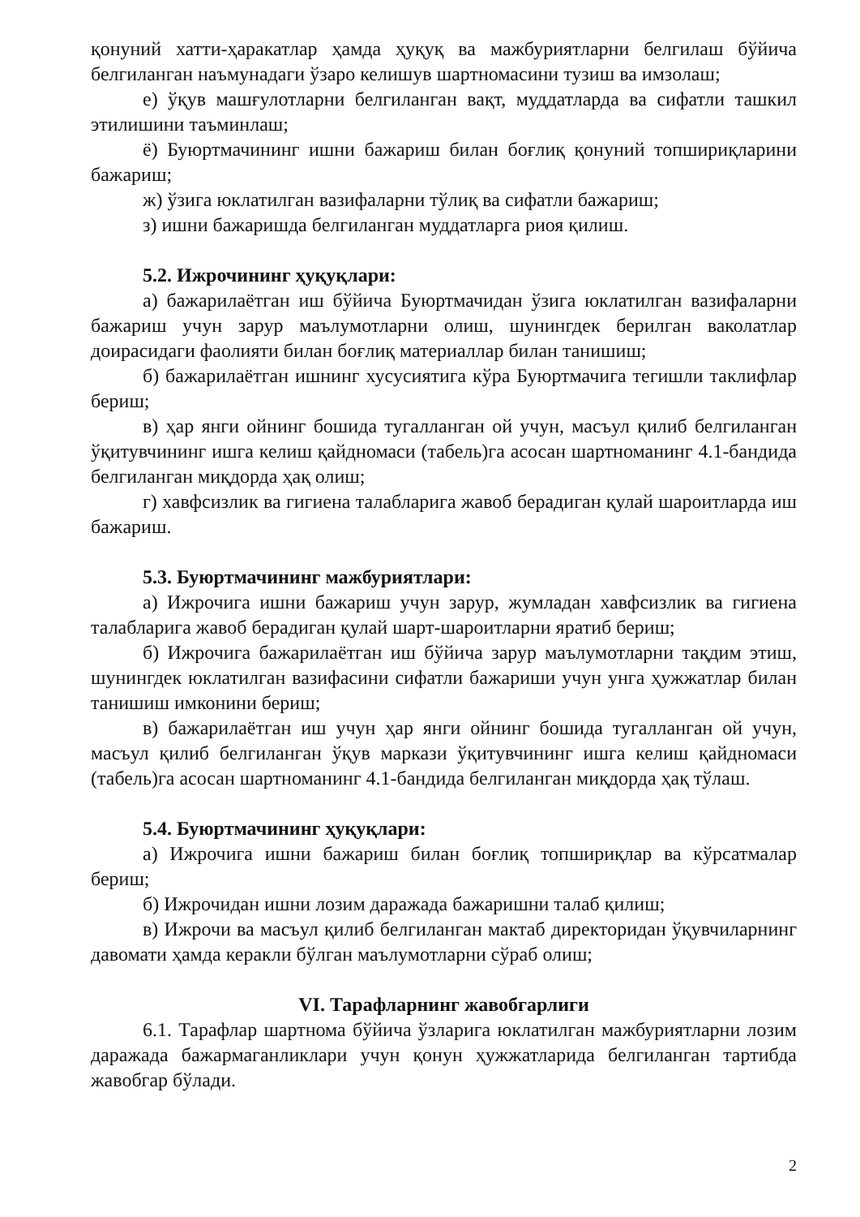қонуний хатти-ҳаракатлар ҳамда ҳуқуқ ва мажбуриятларни белгилаш бўйича белгиланган наъмунадаги ўзаро келишув шартномасини тузиш ва имзолаш;
е) ўқув машғулотларни белгиланган вақт, муддатларда ва сифатли ташкил этилишини таъминлаш;
ё) Буюртмачининг ишни бажариш билан боғлиқ қонуний топшириқларини бажариш;
ж) ўзига юклатилган вазифаларни тўлиқ ва сифатли бажариш;
з) ишни бажаришда белгиланган муддатларга риоя қилиш.
5.2. Ижрочининг ҳуқуқлари:
а) бажарилаётган иш бўйича Буюртмачидан ўзига юклатилган вазифаларни бажариш учун зарур маълумотларни олиш, шунингдек берилган ваколатлар доирасидаги фаолияти билан боғлиқ материаллар билан танишиш;
б) бажарилаётган ишнинг хусусиятига кўра Буюртмачига тегишли таклифлар бериш;
в) ҳар янги ойнинг бошида тугалланган ой учун, масъул қилиб белгиланган ўқитувчининг ишга келиш қайдномаси (табель)га асосан шартноманинг 4.1-бандида белгиланган миқдорда ҳақ олиш;
г) хавфсизлик ва гигиена талабларига жавоб берадиган қулай шароитларда иш бажариш.
5.3. Буюртмачининг мажбуриятлари:
а) Ижрочига ишни бажариш учун зарур, жумладан хавфсизлик ва гигиена талабларига жавоб берадиган қулай шарт-шароитларни яратиб бериш;
б) Ижрочига бажарилаётган иш бўйича зарур маълумотларни тақдим этиш, шунингдек юклатилган вазифасини сифатли бажариши учун унга ҳужжатлар билан танишиш имконини бериш;
в) бажарилаётган иш учун ҳар янги ойнинг бошида тугалланган ой учун, масъул қилиб белгиланган ўқув маркази ўқитувчининг ишга келиш қайдномаси (табель)га асосан шартноманинг 4.1-бандида белгиланган миқдорда ҳақ тўлаш.
5.4. Буюртмачининг ҳуқуқлари:
а) Ижрочига ишни бажариш билан боғлиқ топшириқлар ва кўрсатмалар бериш;
б) Ижрочидан ишни лозим даражада бажаришни талаб қилиш;
в) Ижрочи ва масъул қилиб белгиланган мактаб директоридан ўқувчиларнинг давомати ҳамда керакли бўлган маълумотларни сўраб олиш;
VI. Тарафларнинг жавобгарлиги
6.1. Тарафлар шартнома бўйича ўзларига юклатилган мажбуриятларни лозим даражада бажармаганликлари учун қонун ҳужжатларида белгиланган тартибда жавобгар бўлади.
2